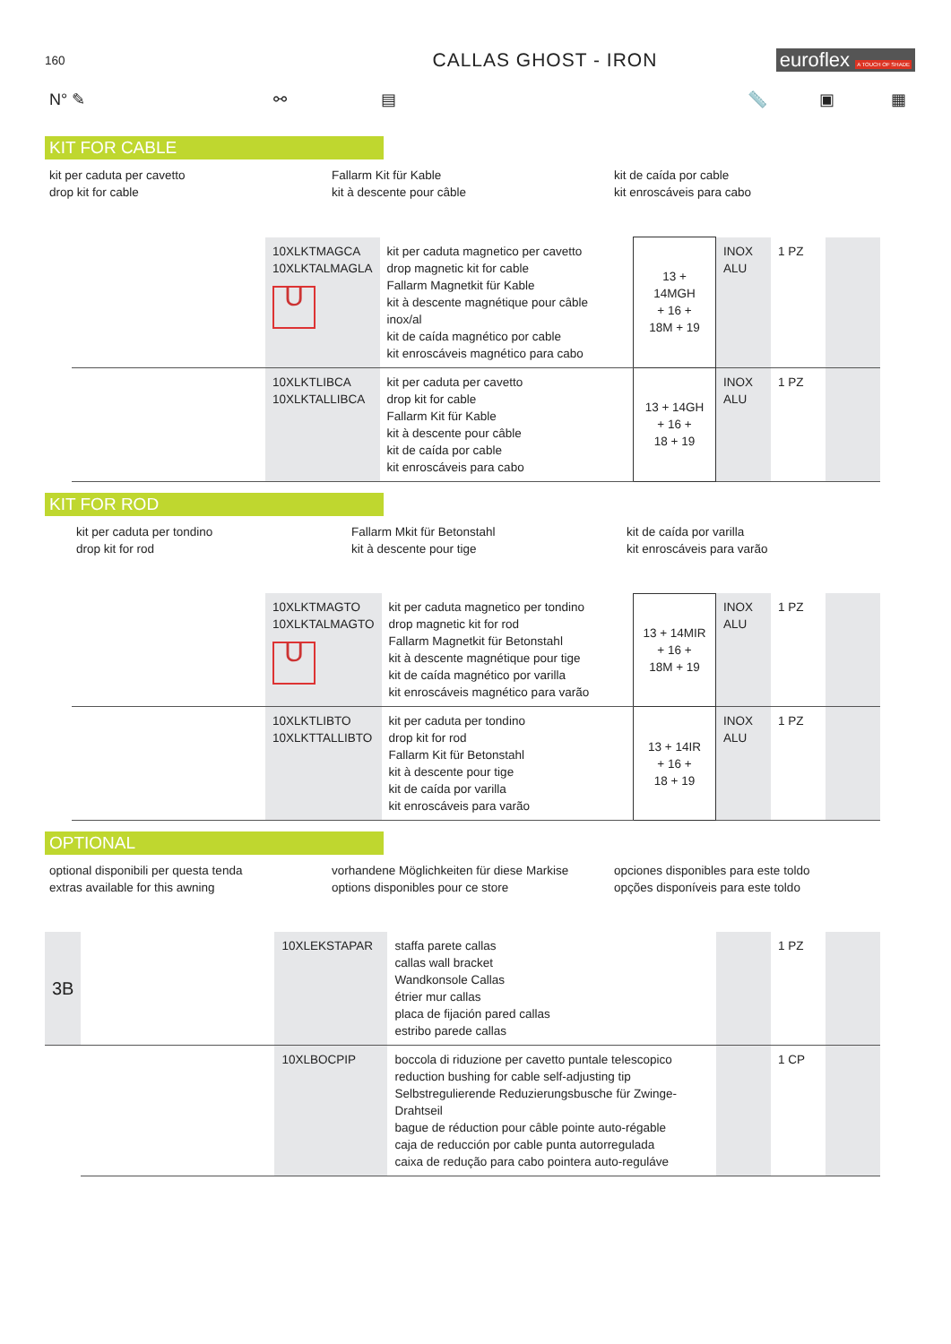160
CALLAS GHOST - IRON euroflex A TOUCH OF SHADE
N° ✎ ⚯ ▤ 📏 ▣ ▦
KIT FOR CABLE
kit per caduta per cavetto
drop kit for cable
Fallarm Kit für Kable
kit à descente pour câble
kit de caída por cable
kit enroscáveis para cabo
| | 10XLKTMAGCA 10XLKTALMAGLA U | kit per caduta magnetico per cavetto drop magnetic kit for cable Fallarm Magnetkit für Kable kit à descente magnétique pour câble inox/al kit de caída magnético por cable kit enroscáveis magnético para cabo | 13 + 14MGH + 16 + 18M + 19 | INOX ALU | 1 PZ | |
| | 10XLKTLIBCA 10XLKTALLIBCA | kit per caduta per cavetto drop kit for cable Fallarm Kit für Kable kit à descente pour câble kit de caída por cable kit enroscáveis para cabo | 13 + 14GH + 16 + 18 + 19 | INOX ALU | 1 PZ | |
KIT FOR ROD
kit per caduta per tondino
drop kit for rod
Fallarm Mkit für Betonstahl
kit à descente pour tige
kit de caída por varilla
kit enroscáveis para varão
| | 10XLKTMAGTO 10XLKTALMAGTO U | kit per caduta magnetico per tondino drop magnetic kit for rod Fallarm Magnetkit für Betonstahl kit à descente magnétique pour tige kit de caída magnético por varilla kit enroscáveis magnético para varão | 13 + 14MIR + 16 + 18M + 19 | INOX ALU | 1 PZ | |
| | 10XLKTLIBTO 10XLKTTALLIBTO | kit per caduta per tondino drop kit for rod Fallarm Kit für Betonstahl kit à descente pour tige kit de caída por varilla kit enroscáveis para varão | 13 + 14IR + 16 + 18 + 19 | INOX ALU | 1 PZ | |
OPTIONAL
optional disponibili per questa tenda
extras available for this awning
vorhandene Möglichkeiten für diese Markise
options disponibles pour ce store
opciones disponibles para este toldo
opções disponíveis para este toldo
| 3B | | 10XLEKSTAPAR | staffa parete callas callas wall bracket Wandkonsole Callas étrier mur callas placa de fijación pared callas estribo parede callas | | 1 PZ | |
| | | 10XLBOCPIP | boccola di riduzione per cavetto puntale telescopico reduction bushing for cable self-adjusting tip Selbstregulierende Reduzierungsbusche für Zwinge-Drahtseil bague de réduction pour câble pointe auto-régable caja de reducción por cable punta autorregulada caixa de redução para cabo pointera auto-reguláve | | 1 CP | |